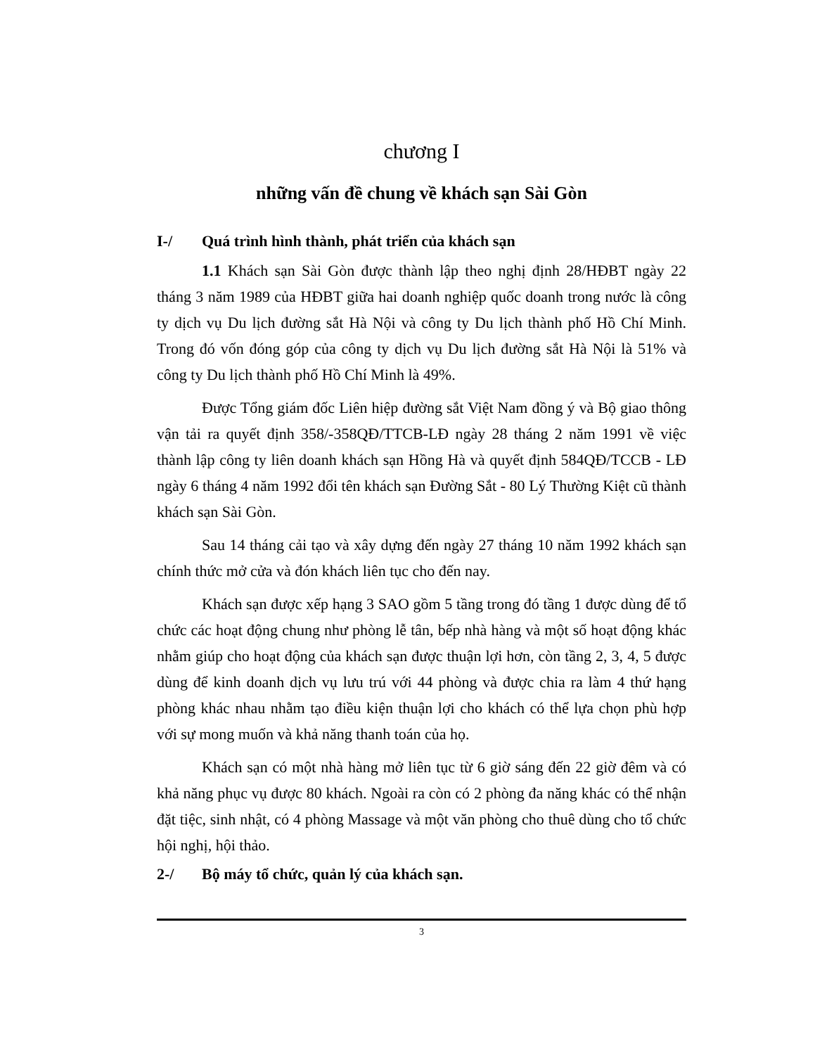chương I
những vấn đề chung về khách sạn Sài Gòn
I-/ Quá trình hình thành, phát triển của khách sạn
1.1 Khách sạn Sài Gòn được thành lập theo nghị định 28/HĐBT ngày 22 tháng 3 năm 1989 của HĐBT giữa hai doanh nghiệp quốc doanh trong nước là công ty dịch vụ Du lịch đường sắt Hà Nội và công ty Du lịch thành phố Hồ Chí Minh. Trong đó vốn đóng góp của công ty dịch vụ Du lịch đường sắt Hà Nội là 51% và công ty Du lịch thành phố Hồ Chí Minh là 49%.
Được Tổng giám đốc Liên hiệp đường sắt Việt Nam đồng ý và Bộ giao thông vận tải ra quyết định 358/-358QĐ/TTCB-LĐ ngày 28 tháng 2 năm 1991 về việc thành lập công ty liên doanh khách sạn Hồng Hà và quyết định 584QĐ/TCCB - LĐ ngày 6 tháng 4 năm 1992 đổi tên khách sạn Đường Sắt - 80 Lý Thường Kiệt cũ thành khách sạn Sài Gòn.
Sau 14 tháng cải tạo và xây dựng đến ngày 27 tháng 10 năm 1992 khách sạn chính thức mở cửa và đón khách liên tục cho đến nay.
Khách sạn được xếp hạng 3 SAO gồm 5 tầng trong đó tầng 1 được dùng để tổ chức các hoạt động chung như phòng lễ tân, bếp nhà hàng và một số hoạt động khác nhằm giúp cho hoạt động của khách sạn được thuận lợi hơn, còn tầng 2, 3, 4, 5 được dùng để kinh doanh dịch vụ lưu trú với 44 phòng và được chia ra làm 4 thứ hạng phòng khác nhau nhằm tạo điều kiện thuận lợi cho khách có thể lựa chọn phù hợp với sự mong muốn và khả năng thanh toán của họ.
Khách sạn có một nhà hàng mở liên tục từ 6 giờ sáng đến 22 giờ đêm và có khả năng phục vụ được 80 khách. Ngoài ra còn có 2 phòng đa năng khác có thể nhận đặt tiệc, sinh nhật, có 4 phòng Massage và một văn phòng cho thuê dùng cho tổ chức hội nghị, hội thảo.
2-/ Bộ máy tổ chức, quản lý của khách sạn.
3